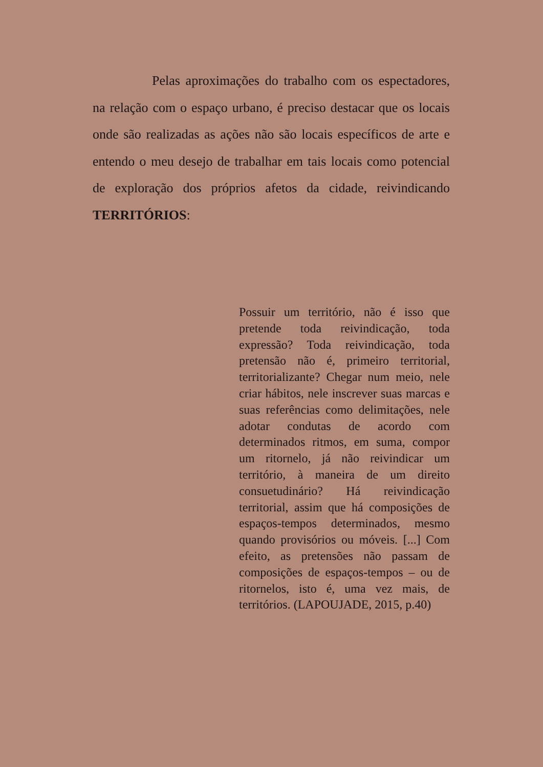Pelas aproximações do trabalho com os espectadores, na relação com o espaço urbano, é preciso destacar que os locais onde são realizadas as ações não são locais específicos de arte e entendo o meu desejo de trabalhar em tais locais como potencial de exploração dos próprios afetos da cidade, reivindicando TERRITÓRIOS:
Possuir um território, não é isso que pretende toda reivindicação, toda expressão? Toda reivindicação, toda pretensão não é, primeiro territorial, territorializante? Chegar num meio, nele criar hábitos, nele inscrever suas marcas e suas referências como delimitações, nele adotar condutas de acordo com determinados ritmos, em suma, compor um ritornelo, já não reivindicar um território, à maneira de um direito consuetudinário? Há reivindicação territorial, assim que há composições de espaços-tempos determinados, mesmo quando provisórios ou móveis. [...] Com efeito, as pretensões não passam de composições de espaços-tempos – ou de ritornelos, isto é, uma vez mais, de territórios. (LAPOUJADE, 2015, p.40)